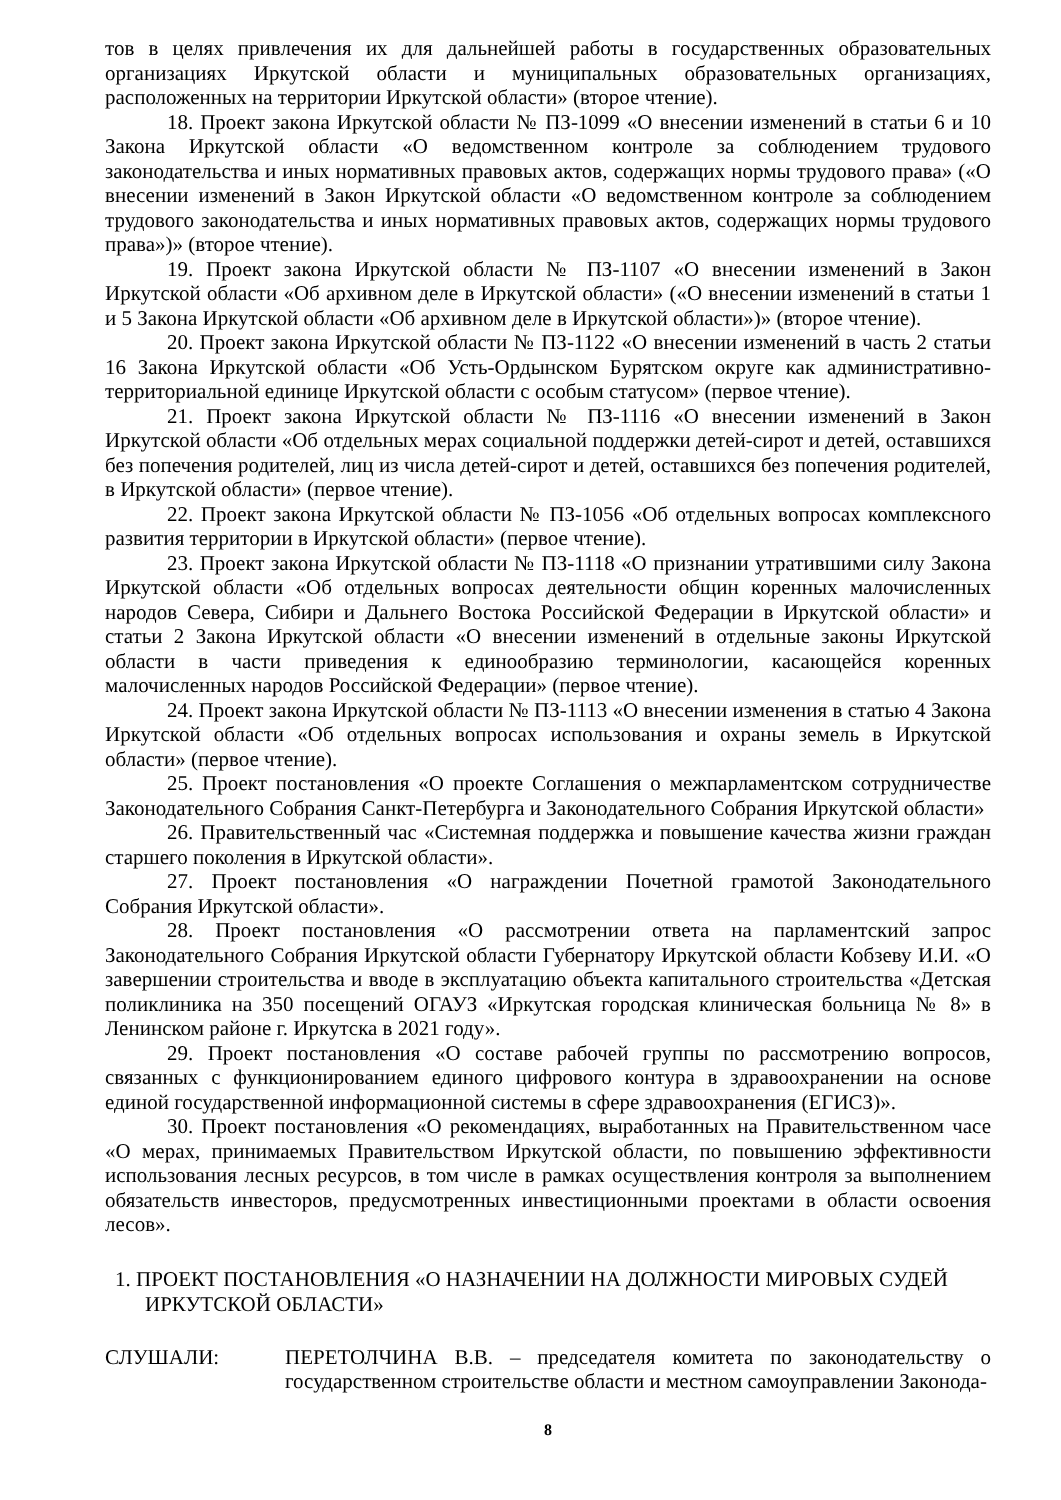тов в целях привлечения их для дальнейшей работы в государственных образовательных организациях Иркутской области и муниципальных образовательных организациях, расположенных на территории Иркутской области» (второе чтение).
18. Проект закона Иркутской области № ПЗ-1099 «О внесении изменений в статьи 6 и 10 Закона Иркутской области «О ведомственном контроле за соблюдением трудового законодательства и иных нормативных правовых актов, содержащих нормы трудового права» («О внесении изменений в Закон Иркутской области «О ведомственном контроле за соблюдением трудового законодательства и иных нормативных правовых актов, содержащих нормы трудового права»)» (второе чтение).
19. Проект закона Иркутской области № ПЗ-1107 «О внесении изменений в Закон Иркутской области «Об архивном деле в Иркутской области» («О внесении изменений в статьи 1 и 5 Закона Иркутской области «Об архивном деле в Иркутской области»)» (второе чтение).
20. Проект закона Иркутской области № ПЗ-1122 «О внесении изменений в часть 2 статьи 16 Закона Иркутской области «Об Усть-Ордынском Бурятском округе как административно-территориальной единице Иркутской области с особым статусом» (первое чтение).
21. Проект закона Иркутской области № ПЗ-1116 «О внесении изменений в Закон Иркутской области «Об отдельных мерах социальной поддержки детей-сирот и детей, оставшихся без попечения родителей, лиц из числа детей-сирот и детей, оставшихся без попечения родителей, в Иркутской области» (первое чтение).
22. Проект закона Иркутской области № ПЗ-1056 «Об отдельных вопросах комплексного развития территории в Иркутской области» (первое чтение).
23. Проект закона Иркутской области № ПЗ-1118 «О признании утратившими силу Закона Иркутской области «Об отдельных вопросах деятельности общин коренных малочисленных народов Севера, Сибири и Дальнего Востока Российской Федерации в Иркутской области» и статьи 2 Закона Иркутской области «О внесении изменений в отдельные законы Иркутской области в части приведения к единообразию терминологии, касающейся коренных малочисленных народов Российской Федерации» (первое чтение).
24. Проект закона Иркутской области № ПЗ-1113 «О внесении изменения в статью 4 Закона Иркутской области «Об отдельных вопросах использования и охраны земель в Иркутской области» (первое чтение).
25. Проект постановления «О проекте Соглашения о межпарламентском сотрудничестве Законодательного Собрания Санкт-Петербурга и Законодательного Собрания Иркутской области»
26. Правительственный час «Системная поддержка и повышение качества жизни граждан старшего поколения в Иркутской области».
27. Проект постановления «О награждении Почетной грамотой Законодательного Собрания Иркутской области».
28. Проект постановления «О рассмотрении ответа на парламентский запрос Законодательного Собрания Иркутской области Губернатору Иркутской области Кобзеву И.И. «О завершении строительства и вводе в эксплуатацию объекта капитального строительства «Детская поликлиника на 350 посещений ОГАУЗ «Иркутская городская клиническая больница № 8» в Ленинском районе г. Иркутска в 2021 году».
29. Проект постановления «О составе рабочей группы по рассмотрению вопросов, связанных с функционированием единого цифрового контура в здравоохранении на основе единой государственной информационной системы в сфере здравоохранения (ЕГИСЗ)».
30. Проект постановления «О рекомендациях, выработанных на Правительственном часе «О мерах, принимаемых Правительством Иркутской области, по повышению эффективности использования лесных ресурсов, в том числе в рамках осуществления контроля за выполнением обязательств инвесторов, предусмотренных инвестиционными проектами в области освоения лесов».
1. ПРОЕКТ ПОСТАНОВЛЕНИЯ «О НАЗНАЧЕНИИ НА ДОЛЖНОСТИ МИРОВЫХ СУДЕЙ ИРКУТСКОЙ ОБЛАСТИ»
СЛУШАЛИ: ПЕРЕТОЛЧИНА В.В. – председателя комитета по законодательству о государственном строительстве области и местном самоуправлении Законода-
8